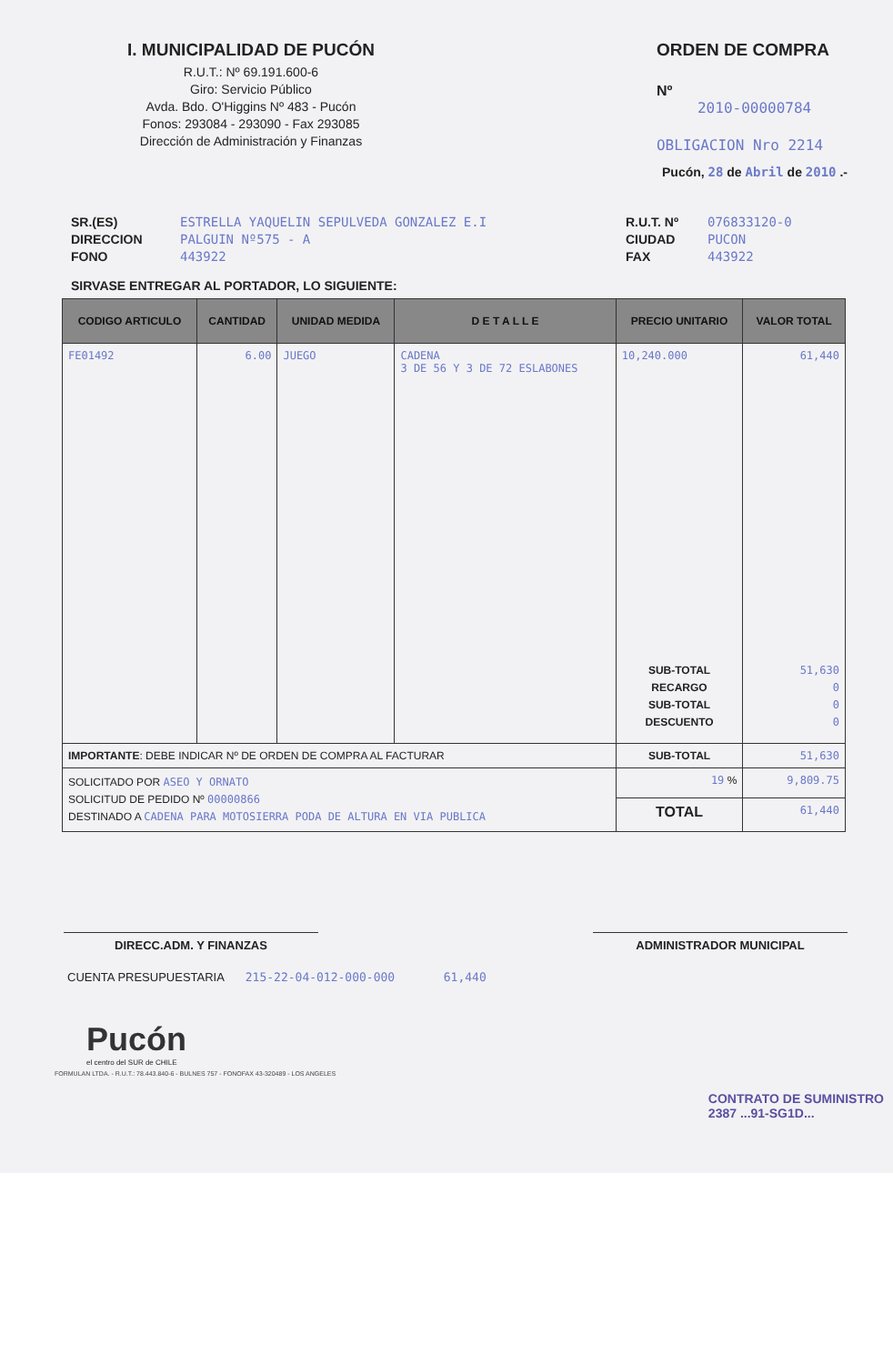I. MUNICIPALIDAD DE PUCÓN
R.U.T.: Nº 69.191.600-6
Giro: Servicio Público
Avda. Bdo. O'Higgins Nº 483 - Pucón
Fonos: 293084 - 293090 - Fax 293085
Dirección de Administración y Finanzas
ORDEN DE COMPRA
Nº
2010-00000784
OBLIGACION Nro 2214
Pucón, 28 de Abril de 2010 .-
SR.(ES)
DIRECCION
FONO
ESTRELLA YAQUELIN SEPULVEDA GONZALEZ E.I
PALGUIN Nº575 - A
443922
R.U.T. Nº
CIUDAD
FAX
076833120-0
PUCON
443922
SIRVASE ENTREGAR AL PORTADOR, LO SIGUIENTE:
| CODIGO ARTICULO | CANTIDAD | UNIDAD MEDIDA | D E T A L L E | PRECIO UNITARIO | VALOR TOTAL |
| --- | --- | --- | --- | --- | --- |
| FE01492 | 6.00 | JUEGO | CADENA 3 DE 56 Y 3 DE 72 ESLABONES | 10,240.000 SUB-TOTAL RECARGO SUB-TOTAL DESCUENTO | 61,440 51,630 0 0 0 |
| IMPORTANTE : DEBE INDICAR Nº DE ORDEN DE COMPRA AL FACTURAR | | | | SUB-TOTAL | 51,630 |
| SOLICITADO POR ASEO Y ORNATO SOLICITUD DE PEDIDO Nº 00000866 DESTINADO A CADENA PARA MOTOSIERRA PODA DE ALTURA EN VIA PUBLICA | | | | 19 % | 9,809.75 |
| | | | | TOTAL | 61,440 |
DIRECC.ADM. Y FINANZAS ADMINISTRADOR MUNICIPAL
CUENTA PRESUPUESTARIA 215-22-04-012-000-000 61,440
Pucón
el centro del SUR de CHILE
CONTRATO DE SUMINISTRO
2387 ...91-SG1D...
FORMULAN LTDA. - R.U.T.: 78.443.840-6 - BULNES 757 - FONOFAX 43-320489 - LOS ANGELES